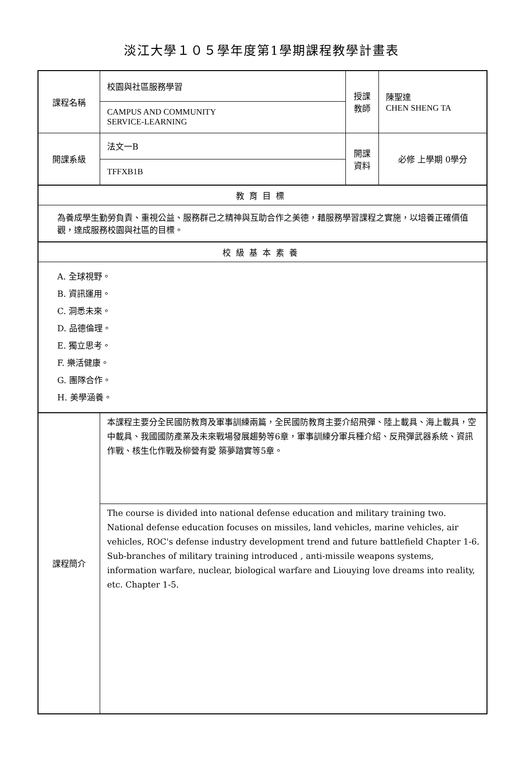淡江大學１０５學年度第1學期課程教學計畫表
| 課程名稱 | 校園與社區服務學習 | 授課 教師 | 陳聖達 CHEN SHENG TA |
| | CAMPUS AND COMMUNITY SERVICE-LEARNING | | |
| 開課系級 | 法文一B | 開課 資料 | 必修 上學期 0學分 |
| | TFFXB1B | | |
| 教育目標 | | | |
| 為養成學生勤勞負責、重視公益、服務群己之精神與互助合作之美德，藉服務學習課程之實施，以培養正確價值觀，達成服務校園與社區的目標。 | | | |
| 校級基本素養 | | | |
| A. 全球視野。 B. 資訊運用。 C. 洞悉未來。 D. 品德倫理。 E. 獨立思考。 F. 樂活健康。 G. 團隊合作。 H. 美學涵養。 | | | |
| 課程簡介 | 本課程主要分全民國防教育及軍事訓練兩篇，全民國防教育主要介紹飛彈、陸上載具、海上載具，空中載具、我國國防產業及未來戰場發展趨勢等6章，軍事訓練分軍兵種介紹、反飛彈武器系統、資訊作戰、核生化作戰及柳營有愛 築夢踏實等5章。 | | |
| | The course is divided into national defense education and military training two. National defense education focuses on missiles, land vehicles, marine vehicles, air vehicles, ROC's defense industry development trend and future battlefield Chapter 1-6. Sub-branches of military training introduced , anti-missile weapons systems, information warfare, nuclear, biological warfare and Liouying love dreams into reality, etc. Chapter 1-5. | | |